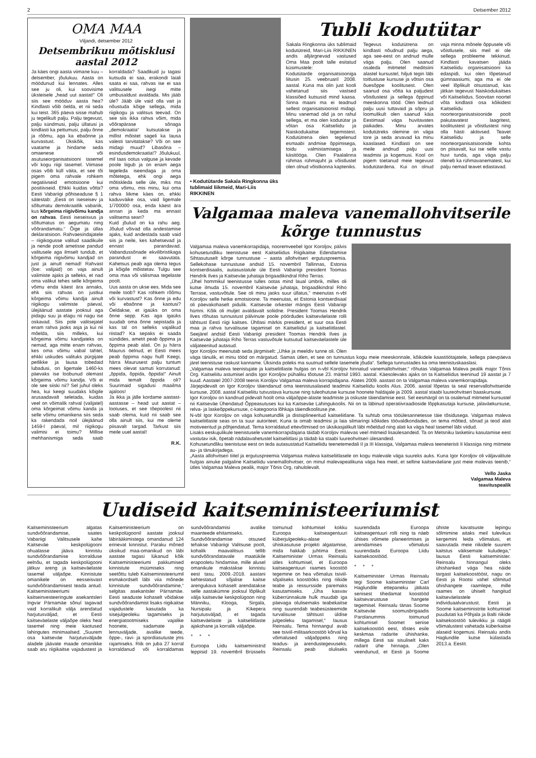2 Detsember 2012
OMA MAA
Viljandi, detsember 2012
Detsembrikuu mõtisklusi aastal 2012
Ja käes ongi aasta viimane kuu – detsember, jõulukuu. Aasta on möödunud kui lennates. Alles see ju oli, kui soovisime üksteisele „head uut aastat!“ Oli siis see mööduv aasta hea? Kindlasti võib öelda, et nii seda kui teist. 365 päeva sisse mahub ju tegelikult palju. Palju tegevust, palju sündmusi, palju üllatusi ja kindlasti ka pettumusi, palju õnne ja rõõmu, aga ka ebaõnne ja kurvastust. Ükskõik, kas vaatame ja hindame seda omaenese või asutuseorganisatsiooni tasemel või kogu riigi tasemel. Viimase osas võib küll väita, et see tõi pigem oma rahvale rohkem negatiivseid emotsioone kui positiivseid. Ehkki kuidas võtta? Eesti Vabariigi põhiseaduse § 1 sätestab: „Eesti on iseseisev ja sõltumatu demokraatlik vabariik, kus kõrgeima riigivõimu kandja on rahvas. Eesti iseseisvus ja sõltumatus on aegumatu ning võõrandamatu.“ Õige ja üllas deklaratsioon. Rahvaesindajatele – riigikogusse valitud saadikuile ja nende poolt ametisse pandud valitusele aga ilmselt tundub, et kõrgeima riigivõimu kandjad on just ja ainult nemad! Rahvast (loe: valijaid) on vaja ainult valimiste ajaks ja selleks, et nad oma valikut tehes selle kõrgeima võimu enda käest ära annaks, ehk siis rahvas on justkui kõrgeima võimu kandja ainult riigikogu valimiste päeval, ülejäänud aastate jooksul aga pidagu suu ja elagu nii nagu ise oskavad. Siis pole valitsejatel enam rahva jaoks asja ja kui nii mõelda, siis milleks, kui kõrgeima võimu kandjateks on nemad, aga mitte enam rahvas, kes oma võimu vabal tahtel, ehkki uskudes valituks pürgijate petlikke ja lausa tobedaid lubadusi, on ligemale 1460-ks päevaks ise loobunud olemast kõrgeima võimu kandja. Või ei ole see siiski nii? Sel juhul oleks hea, kui keegi suudaks kõigile arusaadavalt seletada, kuidas veel on võimalik rahval (valijatel) oma kõrgeimat võimu kanda ja selle võimu omanikena siis seda ka rakendada noil ülejäänud 1459-l päeval, mil riigikogu valimisi ei toimu? Millise mehhanismiga seda saab korraldada? Saadikuid ju tagasi kutsuda ei saa, erakondi laiali saata ei saa, rahvas ise ei saa valitsusele isegi mitte umbusaldust avaldada. Mis jääb üle? Jääb üle vaid olla vait ja nõustuda kõige sellega, mida riigikogu ja valitsus teevad. On see siis ikka rahva võim, mida võõrapärase sõnaga „demokraatia“ kutsutakse ja millist mõistet sageli ka lausa valesti tarvitatakse? Või on see midagi muud? Libasõna – esindusdemokraatia!? Jõulukuul, mil taas ootus valguse ja kevade poole liigub ja on enam aega tegeleda iseendaga ja oma mõtetega, ehk ongi aega mõtiskleda selle üle, miks ma oma võimu, mis minu, kui oma rahva liikme käes on, ehkki kaduvväike osa, vaid ligemale 1/700000 osa, enda käest ära annan ja keda ma ennast valitsema sean?
Kuid jõulud on ka rahu aeg. Jõulud võivad olla andestamise ajaks, kuid andestada saab vaid siis ja neile, kes kahetsevad ja ennast parandavad. Vabandussõnade ekvilibristikaga parandust ei saavutata. Kahetsus peab aga olema tegus ja kõigile mõistetav. Tulgu see oma maa või välismaa tegelaste poolt.
Uus aasta on ukse ees. Mida see meile toob? Kas rohkem rõõmu või kurvastust? Kas õnne ja edu või ebaõnne ja kaotusi? Öeldakse, et igaüks on oma õnne sepp. Kas aga igaüks suudab oma õnne sepistada ja kas tal on selleks vajalikud riistad? Ka sepaks ei saada sündides, ametit peab õppima ja õppima peab alati. On ju härra Maurus öelnud, et Eesti mees peab õppima nagu hull! Keegi, härra Maurusest palju tuntum mees olevat samuti korrutanud: „õppida, õppida, õppida!“ Ainult mida temalt õppida oli? Suurimaid sigadusi maailma ajaloos!
Ja ikka ja jälle kordame aastast-aastasse – head uut aastat – lootuses, et see tõepoolest nii saab olema, kuid nii saab see olla ainult siis, kui me oleme piisavalt targad. Tarkust siis meile uuel aastal!
R.K.
• Kodutütarde Sakala Ringkonna üks tublimaid liikmeid, Mari-Liis RIKKINEN
Tubli kodutütar
Sakala Ringkonna üks tublimaid kodutütreid, Mari-Liis RIKKINEN andis alljärgnevad vastused Oma Maa poolt talle esitatud küsimustele:
Kodutütarde organisatsiooniga liitusin 25. veebruaril 2008. aastal. Kuna ma olin just kooli vahetanud siis vastsed klassiõed kutsusid mind kaasa. Sinna maani ma ei teadnud sellest organisatsioonist midagi. Minu vanemad olid ja on rahul sellega, et ma olen kodutütar ja võtan osa Kaitseliidu ja Naiskodukaitse tegemistest. Kodutütrena olen tegelenud esmaabi andmise õppimisega, toidu valmistamisega ja käsitööga. Olen Paalalinna rühmas rühmajuht ja võistlustel olen olnud võistkonna kapteniks. Tegevus kodutütrena on kindlasti nõudnud palju aega, aga see-eest on andnud mulle väga palju. Olen saanud osaleda mitmetel meditsiini alastel kursustel, hiljuti tegin läbi toitlustuse kursuse ja võtsin osa õuesõppe koolitusest. Olen saanud osa võtta ka paljudest võistlustest ja sellega õppinud meeskonna tööd. Olen leidnud palju uusi tuttavaid ja sõpru ja loomulikult olen saanud käia Eestimaal väga huvitavates paikades. Minu arvates kodutütreks olemine on väga tore ja seda arvavad ka minu kaaslased. Kindlasti on see meile andnud palju uusi teadmisi ja kogemusi. Kool on pigem toetanud meie tegevust kodutütardena. Kui on olnud vaja minna mõnele õppusele või võistlusele, siis meil ei ole sellega probleeme tekkinud. Kindlasti kavatsen jääda Kaitseliidu organisatsiooni ka edaspidi, kui olen lõpetanud gümnaasiumi, aga ma ei ole veel lõplikult otsustanud, kas jätkan tegevust Naiskodukaitses või Kaitseliidus. Soovitan noortel võta kindlasti osa kõikidest Kaitseliidu noorteorganisatsioonide poolt pakutavatest laagritest, koolitustest ja võistlustest ning olla hästi aktiivsed. Teavet Kaitseliidu ja selle noorteorganisatsioonide kohta on piisavalt, kui ise selle vastu huvi tunda, aga väga palju oleneb ka rühmavanematest, kui palju nemad teavet edastavad.
Valgamaa maleva vanemallohvitserile kõrge tunnustus
Valgamaa maleva vanemkorrapidaja, nooremveebel Igor Koroljov, pälvis kohusetundliku teenistuse eest Kaitseliidus Riigikaitse Edendamise Sihtasutuselt kõrge tunnustuse – aasta allohvitseri ergutuspreemia. Sellekohase tunnustuse andsid 15. novembril Tallinnas, Estonia kontserdisaalis, autasustatule üle Eesti Vabariigi president Toomas Hendrik Ilves ja Kaitseväe juhataja brigaadikindral Riho Terras.
„Ühel hommikul teenistusse tulles ootas mind laual ümbrik, milles oli kutse ilmuda 15. novembril Kaitseväe juhataja, brigaadikindral Riho Terrase, vastuvõtule. See oli minu jaoks suur üllatus,“ meenutas n-vbl Koroljov selle hetke emotsioone. Ta meenutas, et Estonia kontserdisaal oli päevakohaselt pidulik. Kaitseväe orkester mängis Eesti Vabariigi hümni. Kõik oli muljet avaldavalt soliidne. President Toomas Hendrik Ilves rõhutas tunnustust pälvinute poole pöördudes kaitseväelaste rolli tähtsust Eesti riigi kaitses. Ühtlasi märkis president, et suur osa Eesti maa ja rahva turvalisuse tagamisel on Kaitseliidul ja kaitseliitlastel. Seejärel andsid Eesti Vabariigi president Toomas Hendrik Ilves ja Kaitseväe juhataja Riho Terras vastuvõtule kutsutud kaitseväelastele üle väljateenitud autasud.
Igor Koroljov meenutab seda järgmiselt: „Uhke ja meeldiv tunne oli. Olen väga tänulik, et minu tööd on märgatud. Samas ütlen, et see on tunnustus kogu meie meeskonnale, kõikidele kaastöötajatele, kellega päevpäeva järel teenistuse raskust kanname. Üksinda poleks ma suutnud sellele tasemele jõuda“. Sellega tunnustades ka oma teenistuskaaslasi.
„Valgamaa maleva teenistujate ja kaitseliitlaste hulgas on n-vbl Koroljov hinnatud vanemallohvitser,“ rõhutas Valgamaa Maleva pealik major Tõnis Org. Kaitseliitu astumisel andis Igor Koroljov pühaliku tõotuse 23. märtsil 1993. aastal. Käesolevaks ajaks on ta Kaitseliidus teeninud 19 aastat ja 7 kuud. Aastatel 2007-2008 teenis Koroljov Valgamaa maleva korrapidajana. Alates 2009. aastast on ta Valgamaa maleva vanemkorrapidaja.
Järjepidevalt on Igor Koroljov täiendanud oma teenistusalaseid teadmisi Kaitseliidu koolis Alus. 2006. aastal lõpetas ta seal reservallohvitseride kursuse, 2008. aastal Kaitseliitu tutvustava kursuse ning tuleohutuse kursuse hoonete haldajale ja 2009. aastal staabi luureohvitseri baaskursuse.
Igor Koroljov on kandnud pidevalt hoolt oma väljaõppe-alaste teadmiste ja oskuste täiendamise eest. Sel eesmärgil on ta osalenud mitmetel kursustel nii Kaitseväe Ühendatud Õppeasutuses kui ka Kaitseväe Lahingukoolis. Nii on ta läbinud operatiivraadioside lõppkasutaja kursuse, jalaväekursuse, relva- ja laskeõppekursuse, c-kategooria lõhkaja täiendkoolituse jne.
N-vbl Igor Koroljov on väga kohusetundlik ja distsiplineeritud kaitseliitlane. Ta suhtub oma tööülesannetesse täie tõsidusega. Valgamaa maleva kaitseliitlaste seas on ta suur autoriteet. Kuna ta omab teadmisi ja laia silmaringi kõikides töövaldkondades, on tema mõtted, sõnad ja teod alati motiveeritud ja põhjendatud. Tema korraldatud ettevõtmised on üksikasjalikult läbi mõeldud ning alati ka väga heal tasemel läbi viidud.
Lisaks eeskujulikule teenistusele vanemkorrapidajana täidab Koroljov malevas veel mitmeid lisaülesandeid. Ta on Metsniku lasketiiru kasutamise eest vastutav isik, õpetab nädalavahetustel kaitseliitlasi ja täidab ka staabi luureohvitseri ülesandeid.
Kohusetundliku teenistuse eest on teda autasustatud Kaitseliidu teenetemedali II ja III klassiga, Valgamaa maleva teeneteristi II klassiga ning mitmete au- ja tänukirjadega.
„Aasta allohvitseri tiitel ja ergutuspreemia Valgamaa maleva kaitseliitlasele on kogu malevale väga suureks auks. Kuna Igor Koroljov oli väljavalitute hulgas ainuke palgaline Kaitseliidu vanemallohvitser, on minul malevapealikuna väga hea meel, et selline kaitseväelane just meie malevas teenib,“ ütles Valgamaa Maleva pealik, major Tõnis Org, rahulolevalt.
Vello Jaska
Valgamaa Maleva
teavituspealik
Uudiseid kaitseministeeriumist
Kaitseministeerium algatas sundvõõrandamise, saates Vabariigi Valitsusele kahe Kaitseväe keskpolügooni ohualasse jääva kinnistu sundvõõrandamise korralduse eelnõu, et tagada keskpolügooni jätkuv areng ja kaitseväelaste tasemel väljaõpe. Kinnistute omanikele on eesseisvast sundvõõrandamisest teada antud. Kaitseministeeriumi kaitseinvesteeringute asekantsleri Ingvar Pärnamäe sõnul tagavad vaid korralikult välja arendatud harjutusväljad, et Eesti kaitseväelaste väljaõpe oleks heal tasemel ning meie kaotused lahingutes minimaalsed. „Suurem osa kaitseväe harjutusväljade aladele jäävate maade omanikke saab aru riigikaitse vajadustest ja Kaitseministeerium on keskpolügoonil aastate jooksul läbirääkimistega omandanud 124 erinevat kinnistut. Paraku mõned üksikud maa-omanikud on läbi aastate tagasi lükanud kõik Kaitseministeeriumi pakkumised kinnistute müümiseks ning seetõttu tuleb Kaitseministeeriumil esmakordselt läbi viia mõnede kinnistute sundvõõrandamine,“ selgitas asekantsler Pärnamäe. Eesti seaduste kohaselt võidakse sundvõõrandamist lisaks riigikaitse vajadustele kasutada ka sisejulgeoleku tagamiseks ja energiatootmiseks vajalike hoonete, sadamate ja lennuväljade, avalike teede, õppe-, ravi- ja spordiasutuste jms rajamiseks. Riik on juba 27 korral korraldanud või korraldamas sundvõõrandamisi avalike maanteede ehitamiseks.
Sundvõõrandamise otsused tehakse Vabariigi Valitsuse poolt, kohalik maavalitsus tellib sundvõõrandatavale maatükile erapooletu hindamise, mille alusel omanikule makstakse kinnistu eest tasu. 2009.-2018. aastani kehtestatud sõjalise kaitse arengukava kohaselt arendatakse selle aastakümne jooksul lõplikult välja kaitseväe keskpolügoon ning Männiku, Klooga, Sirgala, Nursipalu ja Kikepera harjutusväljad, et tagada kaitseväelaste ja kaitseliitlaste ajakohane ja korralik väljaõpe.
* * *
Euroopa Liidu kaitseministrid leppisid 19. novembril Brüsselis toimunud kohtumisel kokku Euroopa kaitseagentuuri küberjulgeoleku-alase ühiskasutuse projekti algatamise, mida hakkab juhtima Eesti. Kaitseminister Urmas Reinsalu ütles kohtumisel, et Euroopa kaitseagentuuri raames koostöö tegemine on hea võimalus tsiviil-sõjaliseks koostööks ning riikide teabe ja ressursside paremaks kasutamiseks. „Üha kasvav küberrünnakute hulk muudab iga päevaga olulisemaks teabekaitse ning suurendab teabesüsteemide turvalisuse tähtsust üldise julgeoleku tagamisel,“ lausus Reinsalu. Tema hinnangul avab see tsiviil-militaarkoostöö kõrval ka võimalused väljaõppeks ning teadus- ja arendustegevuseks. Reinsalu peab oluliseks suurendada Euroopa kaitseagentuuri rolli ning ta näeb ühises võimete planeerimises ja arendamises võimalusi suurendada Euroopa Liidu kaitsekoostööd.
* * *
Kaitseminister Urmas Reinsalu tegi Soome kaitseminister Carl Haglundile ettepaneku jätkata senisest tihedamat koostööd kaitsevarustuse hangete tegemisel. Reinsalu tänas Soome Kaitseväe soomusbrigaadis Parolanummis toimunud kohtumisel Soomet senise kaitsekoostöö eest, tõstes esile keskmaa radarite ühishanke, millega Eesti sai sisuliselt kaks radarit ühe hinnaga. „Olen veendunud, et Eesti ja Soome ühiste kavatsuste lepingu sõlmimine aitaks meil tulevikus kergemini leida võimalusi, et saavutada meie riikidele suurem kaitstus väiksemate kuludega,“ lausus Eesti kaitseminister. Reinsalu hinnangul oleks ühishanked väga hea näide targast kaitsekoostööst, nagu on Eesti ja Rootsi vahel sõlmitud ühishangete raamlepe, mille raames on ühiselt hangitud kaitseväelastele individuaalvarustust. Eesti ja Soome kaitseministrite kohtumisel puudutati ka Põhjala ja Balti riikide kaitsekoostöö tulevikku ja räägiti võimalustest vahetada küberkaitse alaseid kogemusi. Reinsalu andis Haglundile kutse külastada 2013.a. Eestit.